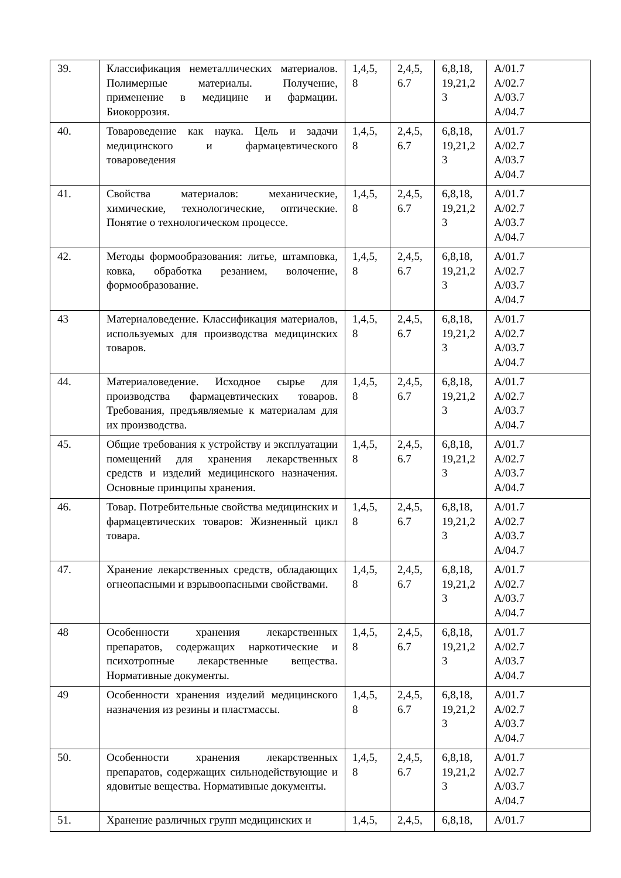| 39. | Классификация неметаллических материалов. Полимерные материалы. Получение, применение в медицине и фармации. Биокоррозия. | 1,4,5, 8 | 2,4,5, 6.7 | 6,8,18, 19,21,2 3 | A/01.7 A/02.7 A/03.7 A/04.7 |
| 40. | Товароведение как наука. Цель и задачи медицинского и фармацевтического товароведения | 1,4,5, 8 | 2,4,5, 6.7 | 6,8,18, 19,21,2 3 | A/01.7 A/02.7 A/03.7 A/04.7 |
| 41. | Свойства материалов: механические, химические, технологические, оптические. Понятие о технологическом процессе. | 1,4,5, 8 | 2,4,5, 6.7 | 6,8,18, 19,21,2 3 | A/01.7 A/02.7 A/03.7 A/04.7 |
| 42. | Методы формообразования: литье, штамповка, ковка, обработка резанием, волочение, формообразование. | 1,4,5, 8 | 2,4,5, 6.7 | 6,8,18, 19,21,2 3 | A/01.7 A/02.7 A/03.7 A/04.7 |
| 43 | Материаловедение. Классификация материалов, используемых для производства медицинских товаров. | 1,4,5, 8 | 2,4,5, 6.7 | 6,8,18, 19,21,2 3 | A/01.7 A/02.7 A/03.7 A/04.7 |
| 44. | Материаловедение. Исходное сырье для производства фармацевтических товаров. Требования, предъявляемые к материалам для их производства. | 1,4,5, 8 | 2,4,5, 6.7 | 6,8,18, 19,21,2 3 | A/01.7 A/02.7 A/03.7 A/04.7 |
| 45. | Общие требования к устройству и эксплуатации помещений для хранения лекарственных средств и изделий медицинского назначения. Основные принципы хранения. | 1,4,5, 8 | 2,4,5, 6.7 | 6,8,18, 19,21,2 3 | A/01.7 A/02.7 A/03.7 A/04.7 |
| 46. | Товар. Потребительные свойства медицинских и фармацевтических товаров: Жизненный цикл товара. | 1,4,5, 8 | 2,4,5, 6.7 | 6,8,18, 19,21,2 3 | A/01.7 A/02.7 A/03.7 A/04.7 |
| 47. | Хранение лекарственных средств, обладающих огнеопасными и взрывоопасными свойствами. | 1,4,5, 8 | 2,4,5, 6.7 | 6,8,18, 19,21,2 3 | A/01.7 A/02.7 A/03.7 A/04.7 |
| 48 | Особенности хранения лекарственных препаратов, содержащих наркотические и психотропные лекарственные вещества. Нормативные документы. | 1,4,5, 8 | 2,4,5, 6.7 | 6,8,18, 19,21,2 3 | A/01.7 A/02.7 A/03.7 A/04.7 |
| 49 | Особенности хранения изделий медицинского назначения из резины и пластмассы. | 1,4,5, 8 | 2,4,5, 6.7 | 6,8,18, 19,21,2 3 | A/01.7 A/02.7 A/03.7 A/04.7 |
| 50. | Особенности хранения лекарственных препаратов, содержащих сильнодействующие и ядовитые вещества. Нормативные документы. | 1,4,5, 8 | 2,4,5, 6.7 | 6,8,18, 19,21,2 3 | A/01.7 A/02.7 A/03.7 A/04.7 |
| 51. | Хранение различных групп медицинских и | 1,4,5, | 2,4,5, | 6,8,18, | A/01.7 |